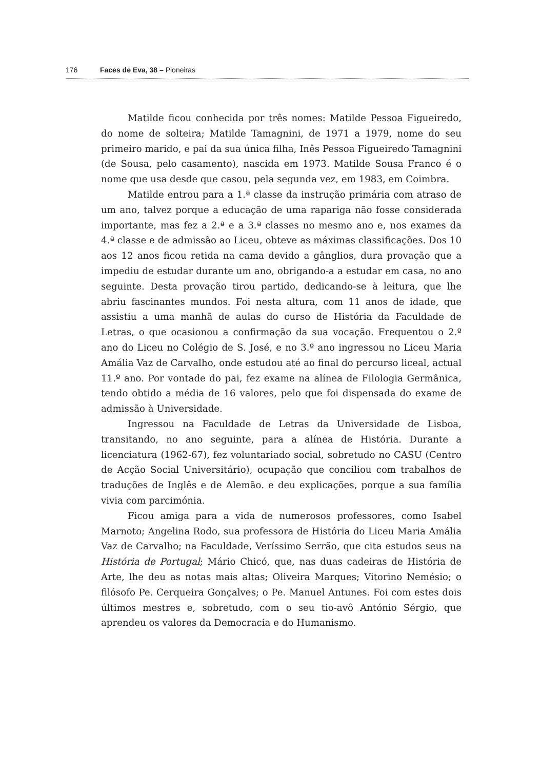176 Faces de Eva, 38 – Pioneiras
Matilde ficou conhecida por três nomes: Matilde Pessoa Figueiredo, do nome de solteira; Matilde Tamagnini, de 1971 a 1979, nome do seu primeiro marido, e pai da sua única filha, Inês Pessoa Figueiredo Tamagnini (de Sousa, pelo casamento), nascida em 1973. Matilde Sousa Franco é o nome que usa desde que casou, pela segunda vez, em 1983, em Coimbra.
Matilde entrou para a 1.ª classe da instrução primária com atraso de um ano, talvez porque a educação de uma rapariga não fosse considerada importante, mas fez a 2.ª e a 3.ª classes no mesmo ano e, nos exames da 4.ª classe e de admissão ao Liceu, obteve as máximas classificações. Dos 10 aos 12 anos ficou retida na cama devido a gânglios, dura provação que a impediu de estudar durante um ano, obrigando-a a estudar em casa, no ano seguinte. Desta provação tirou partido, dedicando-se à leitura, que lhe abriu fascinantes mundos. Foi nesta altura, com 11 anos de idade, que assistiu a uma manhã de aulas do curso de História da Faculdade de Letras, o que ocasionou a confirmação da sua vocação. Frequentou o 2.º ano do Liceu no Colégio de S. José, e no 3.º ano ingressou no Liceu Maria Amália Vaz de Carvalho, onde estudou até ao final do percurso liceal, actual 11.º ano. Por vontade do pai, fez exame na alínea de Filologia Germânica, tendo obtido a média de 16 valores, pelo que foi dispensada do exame de admissão à Universidade.
Ingressou na Faculdade de Letras da Universidade de Lisboa, transitando, no ano seguinte, para a alínea de História. Durante a licenciatura (1962-67), fez voluntariado social, sobretudo no CASU (Centro de Acção Social Universitário), ocupação que conciliou com trabalhos de traduções de Inglês e de Alemão. e deu explicações, porque a sua família vivia com parcimónia.
Ficou amiga para a vida de numerosos professores, como Isabel Marnoto; Angelina Rodo, sua professora de História do Liceu Maria Amália Vaz de Carvalho; na Faculdade, Veríssimo Serrão, que cita estudos seus na História de Portugal; Mário Chicó, que, nas duas cadeiras de História de Arte, lhe deu as notas mais altas; Oliveira Marques; Vitorino Nemésio; o filósofo Pe. Cerqueira Gonçalves; o Pe. Manuel Antunes. Foi com estes dois últimos mestres e, sobretudo, com o seu tio-avô António Sérgio, que aprendeu os valores da Democracia e do Humanismo.